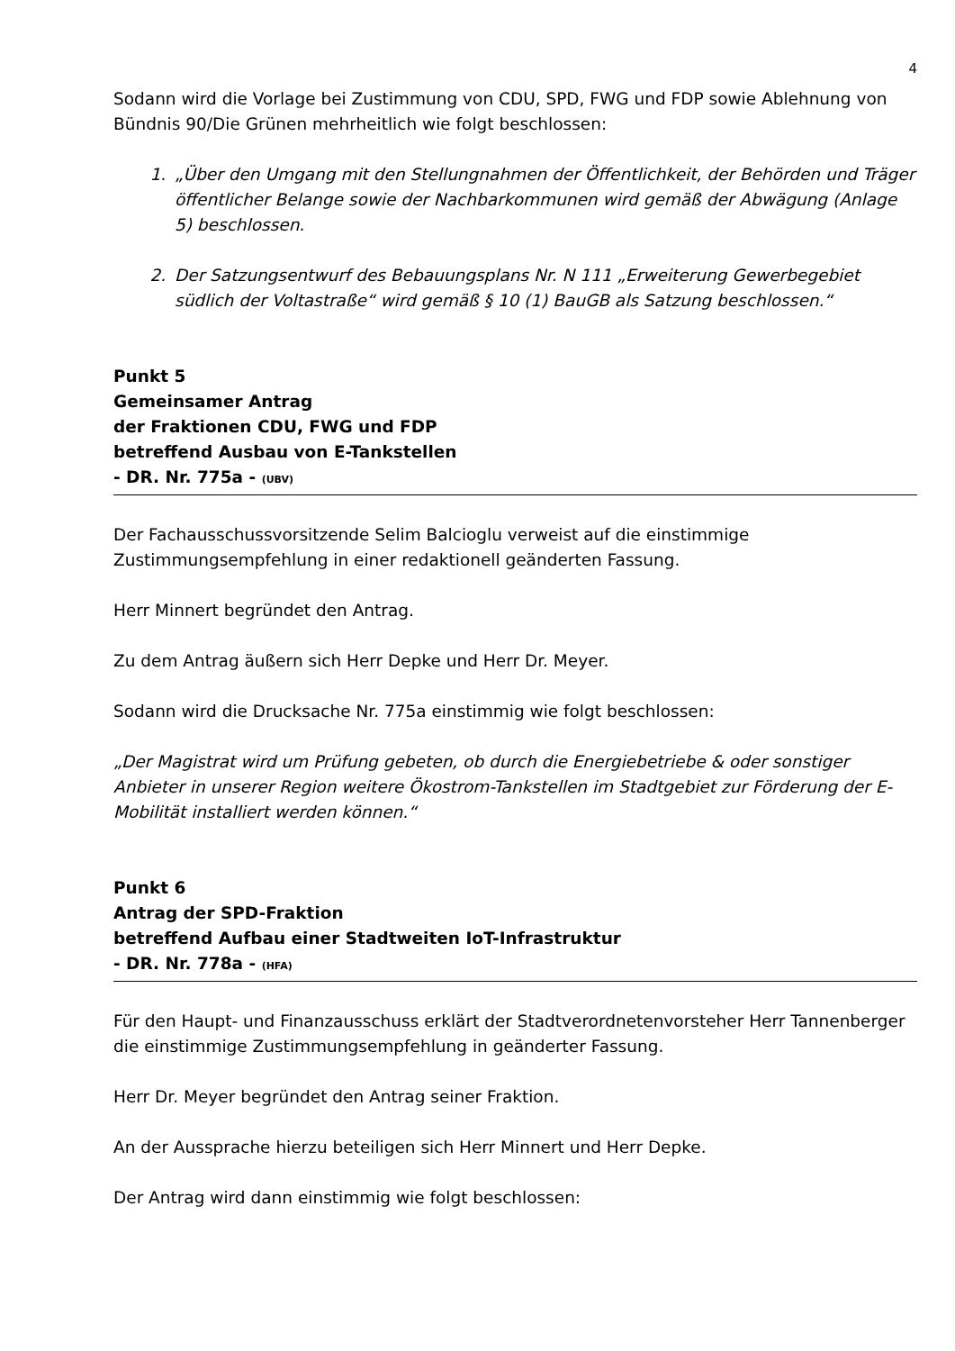4
Sodann wird die Vorlage bei Zustimmung von CDU, SPD, FWG und FDP sowie Ablehnung von Bündnis 90/Die Grünen mehrheitlich wie folgt beschlossen:
1. „Über den Umgang mit den Stellungnahmen der Öffentlichkeit, der Behörden und Träger öffentlicher Belange sowie der Nachbarkommunen wird gemäß der Abwägung (Anlage 5) beschlossen.
2. Der Satzungsentwurf des Bebauungsplans Nr. N 111 „Erweiterung Gewerbegebiet südlich der Voltastraße“ wird gemäß § 10 (1) BauGB als Satzung beschlossen.“
Punkt 5
Gemeinsamer Antrag
der Fraktionen CDU, FWG und FDP
betreffend Ausbau von E-Tankstellen
- DR. Nr. 775a - (UBV)
Der Fachausschussvorsitzende Selim Balcioglu verweist auf die einstimmige Zustimmungsempfehlung in einer redaktionell geänderten Fassung.
Herr Minnert begründet den Antrag.
Zu dem Antrag äußern sich Herr Depke und Herr Dr. Meyer.
Sodann wird die Drucksache Nr. 775a einstimmig wie folgt beschlossen:
„Der Magistrat wird um Prüfung gebeten, ob durch die Energiebetriebe & oder sonstiger Anbieter in unserer Region weitere Ökostrom-Tankstellen im Stadtgebiet zur Förderung der E-Mobilität installiert werden können.“
Punkt 6
Antrag der SPD-Fraktion
betreffend Aufbau einer Stadtweiten IoT-Infrastruktur
- DR. Nr. 778a - (HFA)
Für den Haupt- und Finanzausschuss erklärt der Stadtverordnetenvorsteher Herr Tannenberger die einstimmige Zustimmungsempfehlung in geänderter Fassung.
Herr Dr. Meyer begründet den Antrag seiner Fraktion.
An der Aussprache hierzu beteiligen sich Herr Minnert und Herr Depke.
Der Antrag wird dann einstimmig wie folgt beschlossen: